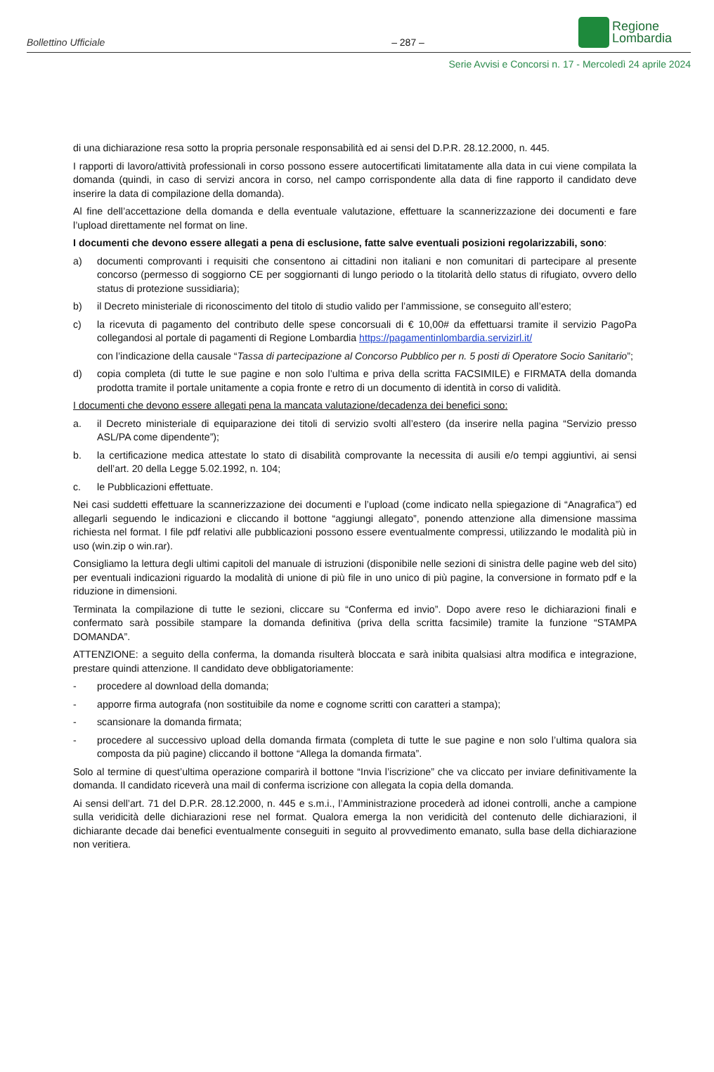Bollettino Ufficiale – 287 –
Regione
Lombardia
Serie Avvisi e Concorsi n. 17 - Mercoledì 24 aprile 2024
di una dichiarazione resa sotto la propria personale responsabilità ed ai sensi del D.P.R. 28.12.2000, n. 445.
I rapporti di lavoro/attività professionali in corso possono essere autocertificati limitatamente alla data in cui viene compilata la domanda (quindi, in caso di servizi ancora in corso, nel campo corrispondente alla data di fine rapporto il candidato deve inserire la data di compilazione della domanda).
Al fine dell’accettazione della domanda e della eventuale valutazione, effettuare la scannerizzazione dei documenti e fare l’upload direttamente nel format on line.
I documenti che devono essere allegati a pena di esclusione, fatte salve eventuali posizioni regolarizzabili, sono:
a) documenti comprovanti i requisiti che consentono ai cittadini non italiani e non comunitari di partecipare al presente concorso (permesso di soggiorno CE per soggiornanti di lungo periodo o la titolarità dello status di rifugiato, ovvero dello status di protezione sussidiaria);
b) il Decreto ministeriale di riconoscimento del titolo di studio valido per l’ammissione, se conseguito all’estero;
c) la ricevuta di pagamento del contributo delle spese concorsuali di € 10,00# da effettuarsi tramite il servizio PagoPa collegandosi al portale di pagamenti di Regione Lombardia https://pagamentinlombardia.servizirl.it/
con l’indicazione della causale “Tassa di partecipazione al Concorso Pubblico per n. 5 posti di Operatore Socio Sanitario”;
d) copia completa (di tutte le sue pagine e non solo l’ultima e priva della scritta FACSIMILE) e FIRMATA della domanda prodotta tramite il portale unitamente a copia fronte e retro di un documento di identità in corso di validità.
I documenti che devono essere allegati pena la mancata valutazione/decadenza dei benefici sono:
a. il Decreto ministeriale di equiparazione dei titoli di servizio svolti all’estero (da inserire nella pagina “Servizio presso ASL/PA come dipendente”);
b. la certificazione medica attestate lo stato di disabilità comprovante la necessita di ausili e/o tempi aggiuntivi, ai sensi dell’art. 20 della Legge 5.02.1992, n. 104;
c. le Pubblicazioni effettuate.
Nei casi suddetti effettuare la scannerizzazione dei documenti e l’upload (come indicato nella spiegazione di “Anagrafica”) ed allegarli seguendo le indicazioni e cliccando il bottone “aggiungi allegato”, ponendo attenzione alla dimensione massima richiesta nel format. I file pdf relativi alle pubblicazioni possono essere eventualmente compressi, utilizzando le modalità più in uso (win.zip o win.rar).
Consigliamo la lettura degli ultimi capitoli del manuale di istruzioni (disponibile nelle sezioni di sinistra delle pagine web del sito) per eventuali indicazioni riguardo la modalità di unione di più file in uno unico di più pagine, la conversione in formato pdf e la riduzione in dimensioni.
Terminata la compilazione di tutte le sezioni, cliccare su “Conferma ed invio”. Dopo avere reso le dichiarazioni finali e confermato sarà possibile stampare la domanda definitiva (priva della scritta facsimile) tramite la funzione “STAMPA DOMANDA”.
ATTENZIONE: a seguito della conferma, la domanda risulterà bloccata e sarà inibita qualsiasi altra modifica e integrazione, prestare quindi attenzione. Il candidato deve obbligatoriamente:
- procedere al download della domanda;
- apporre firma autografa (non sostituibile da nome e cognome scritti con caratteri a stampa);
- scansionare la domanda firmata;
- procedere al successivo upload della domanda firmata (completa di tutte le sue pagine e non solo l’ultima qualora sia composta da più pagine) cliccando il bottone “Allega la domanda firmata”.
Solo al termine di quest’ultima operazione comparirà il bottone “Invia l’iscrizione” che va cliccato per inviare definitivamente la domanda. Il candidato riceverà una mail di conferma iscrizione con allegata la copia della domanda.
Ai sensi dell’art. 71 del D.P.R. 28.12.2000, n. 445 e s.m.i., l’Amministrazione procederà ad idonei controlli, anche a campione sulla veridicità delle dichiarazioni rese nel format. Qualora emerga la non veridicità del contenuto delle dichiarazioni, il dichiarante decade dai benefici eventualmente conseguiti in seguito al provvedimento emanato, sulla base della dichiarazione non veritiera.